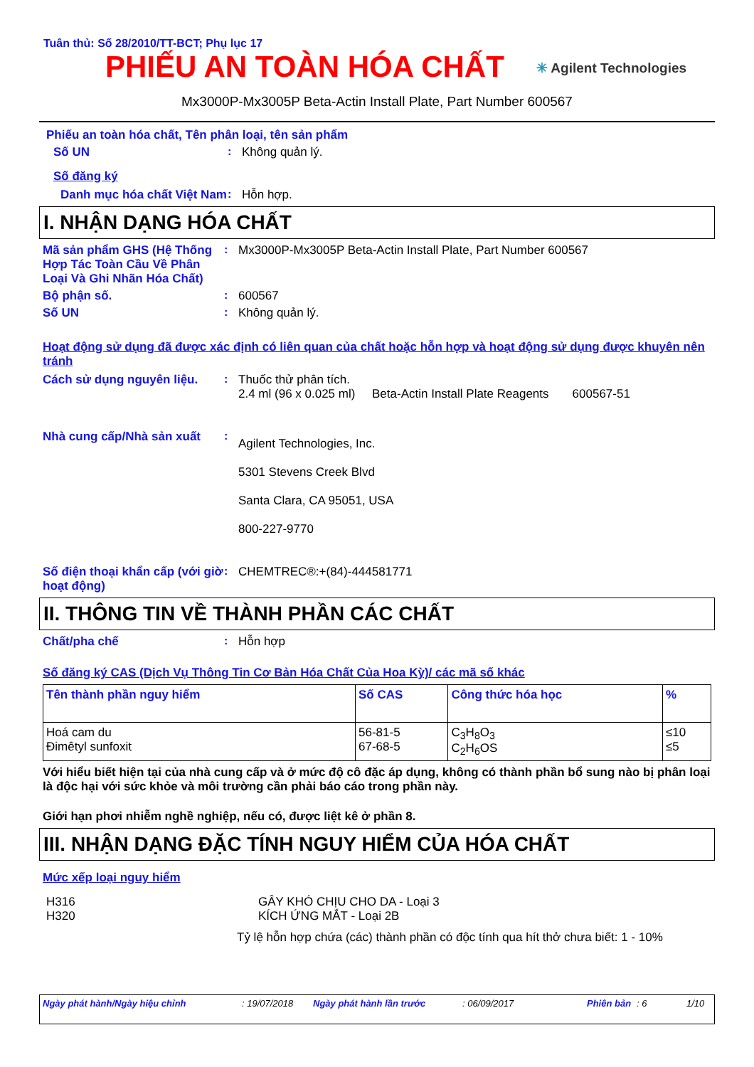Tuân thủ: Số 28/2010/TT-BCT; Phụ lục 17
PHIẾU AN TOÀN HÓA CHẤT
✳ Agilent Technologies
Mx3000P-Mx3005P Beta-Actin Install Plate, Part Number 600567
Phiếu an toàn hóa chất, Tên phân loại, tên sản phẩm
Số UN : Không quản lý.
Số đăng ký
Danh mục hóa chất Việt Nam
: Hỗn hợp.
I. NHẬN DẠNG HÓA CHẤT
Mã sản phẩm GHS (Hệ Thống Hợp Tác Toàn Cầu Về Phân Loại Và Ghi Nhãn Hóa Chất)
: Mx3000P-Mx3005P Beta-Actin Install Plate, Part Number 600567
Bộ phận số. : 600567
Số UN : Không quản lý.
Hoạt động sử dụng đã được xác định có liên quan của chất hoặc hỗn hợp và hoạt động sử dụng được khuyên nên tránh
Cách sử dụng nguyên liệu. : Thuốc thử phân tích.
2.4 ml (96 x 0.025 ml) Beta-Actin Install Plate Reagents 600567-51
Nhà cung cấp/Nhà sản xuất :
Agilent Technologies, Inc.
5301 Stevens Creek Blvd
Santa Clara, CA 95051, USA
800-227-9770
Số điện thoại khẩn cấp (với giờ hoạt động)
: CHEMTREC®:+(84)-444581771
II. THÔNG TIN VỀ THÀNH PHẦN CÁC CHẤT
Chất/pha chế : Hỗn hợp
Số đăng ký CAS (Dịch Vụ Thông Tin Cơ Bản Hóa Chất Của Hoa Kỳ)/ các mã số khác
| Tên thành phần nguy hiểm | Số CAS | Công thức hóa học | % |
| --- | --- | --- | --- |
| Hoá cam du Đimêtyl sunfoxit | 56-81-5 67-68-5 | C<sub>3</sub>H<sub>8</sub>O<sub>3</sub> C<sub>2</sub>H<sub>6</sub>OS | ≤10 ≤5 |
Với hiểu biết hiện tại của nhà cung cấp và ở mức độ cô đặc áp dụng, không có thành phần bổ sung nào bị phân loại là độc hại với sức khỏe và môi trường cần phải báo cáo trong phần này.
Giới hạn phơi nhiễm nghề nghiệp, nếu có, được liệt kê ở phần 8.
III. NHẬN DẠNG ĐẶC TÍNH NGUY HIỂM CỦA HÓA CHẤT
Mức xếp loại nguy hiểm
H316
H320
GÂY KHÓ CHỊU CHO DA - Loại 3
KÍCH ỨNG MẮT - Loại 2B
Tỷ lệ hỗn hợp chứa (các) thành phần có độc tính qua hít thở chưa biết: 1 - 10%
Ngày phát hành/Ngày hiệu chỉnh: 19/07/2018 Ngày phát hành lần trước: 06/09/2017 Phiên bản: 6 1/10